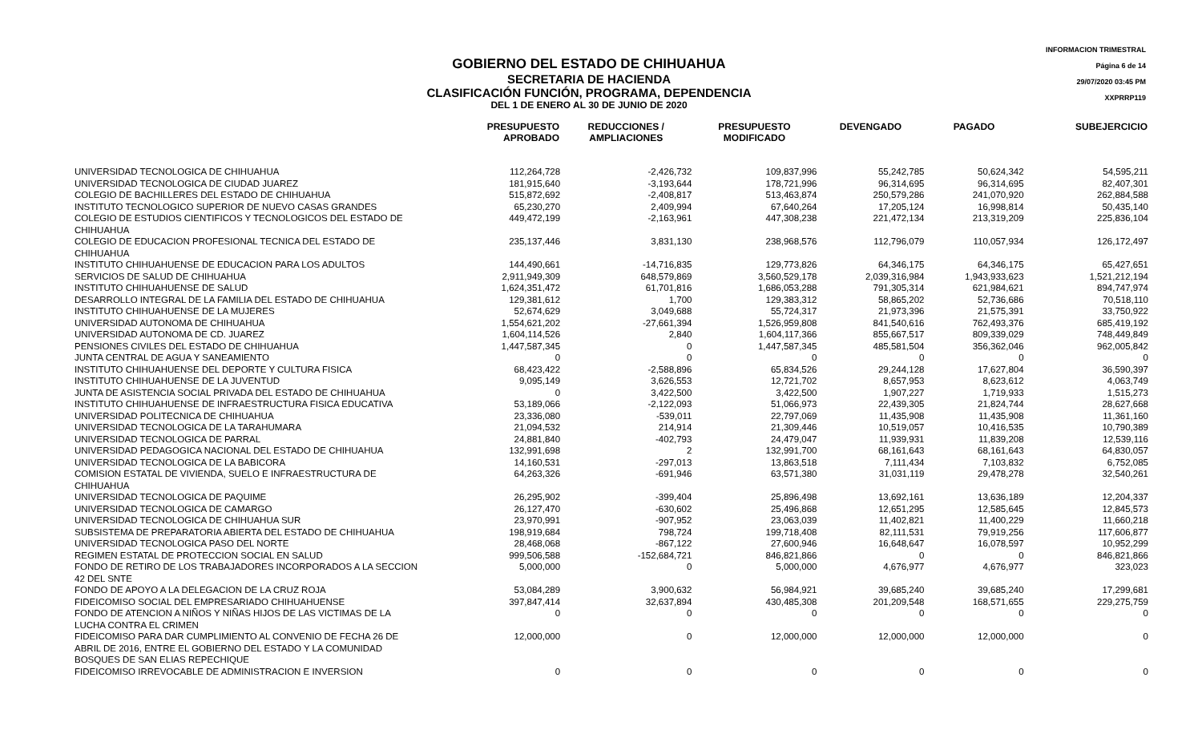INFORMACION TRIMESTRAL
Página 6 de 14
29/07/2020 03:45 PM
XXPRRP119
GOBIERNO DEL ESTADO DE CHIHUAHUA
SECRETARIA DE HACIENDA
CLASIFICACIÓN FUNCIÓN, PROGRAMA, DEPENDENCIA
DEL 1 DE ENERO AL 30 DE JUNIO DE 2020
| | PRESUPUESTO APROBADO | REDUCCIONES / AMPLIACIONES | PRESUPUESTO MODIFICADO | DEVENGADO | PAGADO | SUBEJERCICIO |
| --- | --- | --- | --- | --- | --- | --- |
| UNIVERSIDAD TECNOLOGICA DE CHIHUAHUA | 112,264,728 | -2,426,732 | 109,837,996 | 55,242,785 | 50,624,342 | 54,595,211 |
| UNIVERSIDAD TECNOLOGICA DE CIUDAD JUAREZ | 181,915,640 | -3,193,644 | 178,721,996 | 96,314,695 | 96,314,695 | 82,407,301 |
| COLEGIO DE BACHILLERES DEL ESTADO DE CHIHUAHUA | 515,872,692 | -2,408,817 | 513,463,874 | 250,579,286 | 241,070,920 | 262,884,588 |
| INSTITUTO TECNOLOGICO SUPERIOR DE NUEVO CASAS GRANDES | 65,230,270 | 2,409,994 | 67,640,264 | 17,205,124 | 16,998,814 | 50,435,140 |
| COLEGIO DE ESTUDIOS CIENTIFICOS Y TECNOLOGICOS DEL ESTADO DE CHIHUAHUA | 449,472,199 | -2,163,961 | 447,308,238 | 221,472,134 | 213,319,209 | 225,836,104 |
| COLEGIO DE EDUCACION PROFESIONAL TECNICA DEL ESTADO DE CHIHUAHUA | 235,137,446 | 3,831,130 | 238,968,576 | 112,796,079 | 110,057,934 | 126,172,497 |
| INSTITUTO CHIHUAHUENSE DE EDUCACION PARA LOS ADULTOS | 144,490,661 | -14,716,835 | 129,773,826 | 64,346,175 | 64,346,175 | 65,427,651 |
| SERVICIOS DE SALUD DE CHIHUAHUA | 2,911,949,309 | 648,579,869 | 3,560,529,178 | 2,039,316,984 | 1,943,933,623 | 1,521,212,194 |
| INSTITUTO CHIHUAHUENSE DE SALUD | 1,624,351,472 | 61,701,816 | 1,686,053,288 | 791,305,314 | 621,984,621 | 894,747,974 |
| DESARROLLO INTEGRAL DE LA FAMILIA DEL ESTADO DE CHIHUAHUA | 129,381,612 | 1,700 | 129,383,312 | 58,865,202 | 52,736,686 | 70,518,110 |
| INSTITUTO CHIHUAHUENSE DE LA MUJERES | 52,674,629 | 3,049,688 | 55,724,317 | 21,973,396 | 21,575,391 | 33,750,922 |
| UNIVERSIDAD AUTONOMA DE CHIHUAHUA | 1,554,621,202 | -27,661,394 | 1,526,959,808 | 841,540,616 | 762,493,376 | 685,419,192 |
| UNIVERSIDAD AUTONOMA DE CD. JUAREZ | 1,604,114,526 | 2,840 | 1,604,117,366 | 855,667,517 | 809,339,029 | 748,449,849 |
| PENSIONES CIVILES DEL ESTADO DE CHIHUAHUA | 1,447,587,345 | 0 | 1,447,587,345 | 485,581,504 | 356,362,046 | 962,005,842 |
| JUNTA CENTRAL DE AGUA Y SANEAMIENTO | 0 | 0 | 0 | 0 | 0 | 0 |
| INSTITUTO CHIHUAHUENSE DEL DEPORTE Y CULTURA FISICA | 68,423,422 | -2,588,896 | 65,834,526 | 29,244,128 | 17,627,804 | 36,590,397 |
| INSTITUTO CHIHUAHUENSE DE LA JUVENTUD | 9,095,149 | 3,626,553 | 12,721,702 | 8,657,953 | 8,623,612 | 4,063,749 |
| JUNTA DE ASISTENCIA SOCIAL PRIVADA DEL ESTADO DE CHIHUAHUA | 0 | 3,422,500 | 3,422,500 | 1,907,227 | 1,719,933 | 1,515,273 |
| INSTITUTO CHIHUAHUENSE DE INFRAESTRUCTURA FISICA EDUCATIVA | 53,189,066 | -2,122,093 | 51,066,973 | 22,439,305 | 21,824,744 | 28,627,668 |
| UNIVERSIDAD POLITECNICA DE CHIHUAHUA | 23,336,080 | -539,011 | 22,797,069 | 11,435,908 | 11,435,908 | 11,361,160 |
| UNIVERSIDAD TECNOLOGICA DE LA TARAHUMARA | 21,094,532 | 214,914 | 21,309,446 | 10,519,057 | 10,416,535 | 10,790,389 |
| UNIVERSIDAD TECNOLOGICA DE PARRAL | 24,881,840 | -402,793 | 24,479,047 | 11,939,931 | 11,839,208 | 12,539,116 |
| UNIVERSIDAD PEDAGOGICA NACIONAL DEL ESTADO DE CHIHUAHUA | 132,991,698 | 2 | 132,991,700 | 68,161,643 | 68,161,643 | 64,830,057 |
| UNIVERSIDAD TECNOLOGICA DE LA BABICORA | 14,160,531 | -297,013 | 13,863,518 | 7,111,434 | 7,103,832 | 6,752,085 |
| COMISION ESTATAL DE VIVIENDA, SUELO E INFRAESTRUCTURA DE CHIHUAHUA | 64,263,326 | -691,946 | 63,571,380 | 31,031,119 | 29,478,278 | 32,540,261 |
| UNIVERSIDAD TECNOLOGICA DE PAQUIME | 26,295,902 | -399,404 | 25,896,498 | 13,692,161 | 13,636,189 | 12,204,337 |
| UNIVERSIDAD TECNOLOGICA DE CAMARGO | 26,127,470 | -630,602 | 25,496,868 | 12,651,295 | 12,585,645 | 12,845,573 |
| UNIVERSIDAD TECNOLOGICA DE CHIHUAHUA SUR | 23,970,991 | -907,952 | 23,063,039 | 11,402,821 | 11,400,229 | 11,660,218 |
| SUBSISTEMA DE PREPARATORIA ABIERTA DEL ESTADO DE CHIHUAHUA | 198,919,684 | 798,724 | 199,718,408 | 82,111,531 | 79,919,256 | 117,606,877 |
| UNIVERSIDAD TECNOLOGICA PASO DEL NORTE | 28,468,068 | -867,122 | 27,600,946 | 16,648,647 | 16,078,597 | 10,952,299 |
| REGIMEN ESTATAL DE PROTECCION SOCIAL EN SALUD | 999,506,588 | -152,684,721 | 846,821,866 | 0 | 0 | 846,821,866 |
| FONDO DE RETIRO DE LOS TRABAJADORES INCORPORADOS A LA SECCION 42 DEL SNTE | 5,000,000 | 0 | 5,000,000 | 4,676,977 | 4,676,977 | 323,023 |
| FONDO DE APOYO A LA DELEGACION DE LA CRUZ ROJA | 53,084,289 | 3,900,632 | 56,984,921 | 39,685,240 | 39,685,240 | 17,299,681 |
| FIDEICOMISO SOCIAL DEL EMPRESARIADO CHIHUAHUENSE | 397,847,414 | 32,637,894 | 430,485,308 | 201,209,548 | 168,571,655 | 229,275,759 |
| FONDO DE ATENCION A NIÑOS Y NIÑAS HIJOS DE LAS VICTIMAS DE LA LUCHA CONTRA EL CRIMEN | 0 | 0 | 0 | 0 | 0 | 0 |
| FIDEICOMISO PARA DAR CUMPLIMIENTO AL CONVENIO DE FECHA 26 DE ABRIL DE 2016, ENTRE EL GOBIERNO DEL ESTADO Y LA COMUNIDAD BOSQUES DE SAN ELIAS REPECHIQUE | 12,000,000 | 0 | 12,000,000 | 12,000,000 | 12,000,000 | 0 |
| FIDEICOMISO IRREVOCABLE DE ADMINISTRACION E INVERSION | 0 | 0 | 0 | 0 | 0 | 0 |